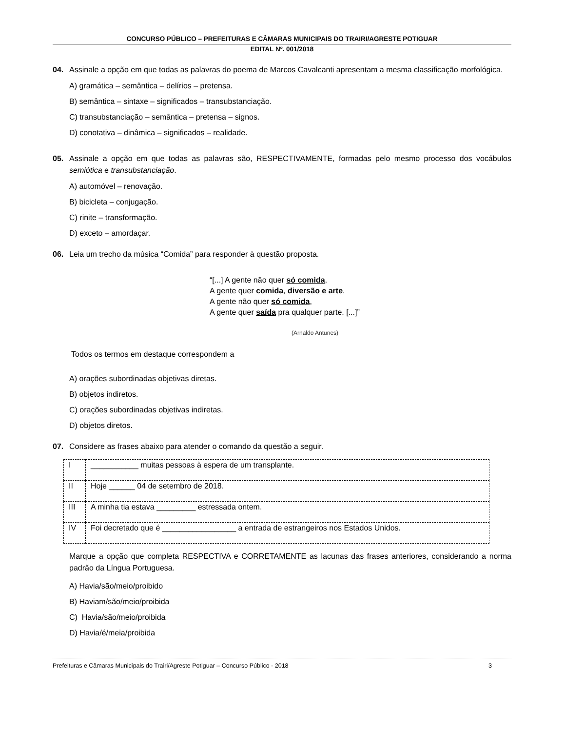CONCURSO PÚBLICO – PREFEITURAS E CÂMARAS MUNICIPAIS DO TRAIRI/AGRESTE POTIGUAR
EDITAL Nº. 001/2018
04. Assinale a opção em que todas as palavras do poema de Marcos Cavalcanti apresentam a mesma classificação morfológica.
A) gramática – semântica – delírios – pretensa.
B) semântica – sintaxe – significados – transubstanciação.
C) transubstanciação – semântica – pretensa – signos.
D) conotativa – dinâmica – significados – realidade.
05. Assinale a opção em que todas as palavras são, RESPECTIVAMENTE, formadas pelo mesmo processo dos vocábulos semiótica e transubstanciação.
A) automóvel – renovação.
B) bicicleta – conjugação.
C) rinite – transformação.
D) exceto – amordaçar.
06. Leia um trecho da música “Comida” para responder à questão proposta.
“[...] A gente não quer só comida,
A gente quer comida, diversão e arte.
A gente não quer só comida,
A gente quer saída pra qualquer parte. [...]”
(Arnaldo Antunes)
Todos os termos em destaque correspondem a
A) orações subordinadas objetivas diretas.
B) objetos indiretos.
C) orações subordinadas objetivas indiretas.
D) objetos diretos.
07. Considere as frases abaixo para atender o comando da questão a seguir.
| I | ___________ muitas pessoas à espera de um transplante. |
| II | Hoje ______ 04 de setembro de 2018. |
| III | A minha tia estava _________ estressada ontem. |
| IV | Foi decretado que é _________________ a entrada de estrangeiros nos Estados Unidos. |
Marque a opção que completa RESPECTIVA e CORRETAMENTE as lacunas das frases anteriores, considerando a norma padrão da Língua Portuguesa.
A) Havia/são/meio/proibido
B) Haviam/são/meio/proibida
C) Havia/são/meio/proibida
D) Havia/é/meia/proibida
Prefeituras e Câmaras Municipais do Trairi/Agreste Potiguar – Concurso Público - 2018 3